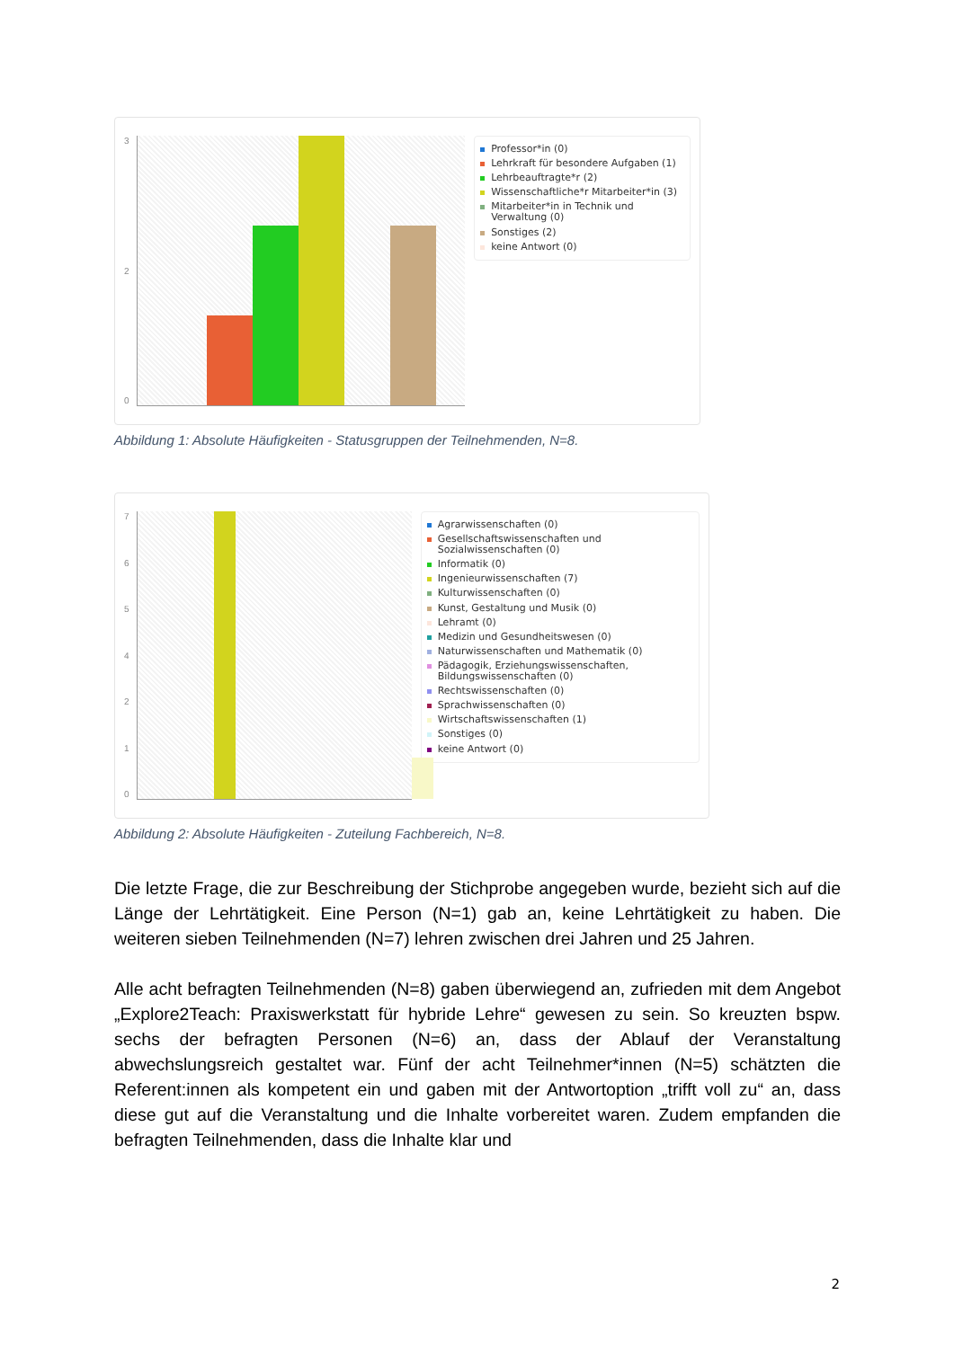320
Professor*in (0)
Lehrkraft für besondere Aufgaben (1)
Lehrbeauftragte*r (2)
Wissenschaftliche*r Mitarbeiter*in (3)
Mitarbeiter*in in Technik und Verwaltung (0)
Sonstiges (2)
keine Antwort (0)
Abbildung 1: Absolute Häufigkeiten - Statusgruppen der Teilnehmenden, N=8.
7654210
Agrarwissenschaften (0)
Gesellschaftswissenschaften und Sozialwissenschaften (0)
Informatik (0)
Ingenieurwissenschaften (7)
Kulturwissenschaften (0)
Kunst, Gestaltung und Musik (0)
Lehramt (0)
Medizin und Gesundheitswesen (0)
Naturwissenschaften und Mathematik (0)
Pädagogik, Erziehungswissenschaften, Bildungswissenschaften (0)
Rechtswissenschaften (0)
Sprachwissenschaften (0)
Wirtschaftswissenschaften (1)
Sonstiges (0)
keine Antwort (0)
Abbildung 2: Absolute Häufigkeiten - Zuteilung Fachbereich, N=8.
Die letzte Frage, die zur Beschreibung der Stichprobe angegeben wurde, bezieht sich auf die Länge der Lehrtätigkeit. Eine Person (N=1) gab an, keine Lehrtätigkeit zu haben. Die weiteren sieben Teilnehmenden (N=7) lehren zwischen drei Jahren und 25 Jahren.
Alle acht befragten Teilnehmenden (N=8) gaben überwiegend an, zufrieden mit dem Angebot „Explore2Teach: Praxiswerkstatt für hybride Lehre“ gewesen zu sein. So kreuzten bspw. sechs der befragten Personen (N=6) an, dass der Ablauf der Veranstaltung abwechslungsreich gestaltet war. Fünf der acht Teilnehmer*innen (N=5) schätzten die Referent:innen als kompetent ein und gaben mit der Antwortoption „trifft voll zu“ an, dass diese gut auf die Veranstaltung und die Inhalte vorbereitet waren. Zudem empfanden die befragten Teilnehmenden, dass die Inhalte klar und
2